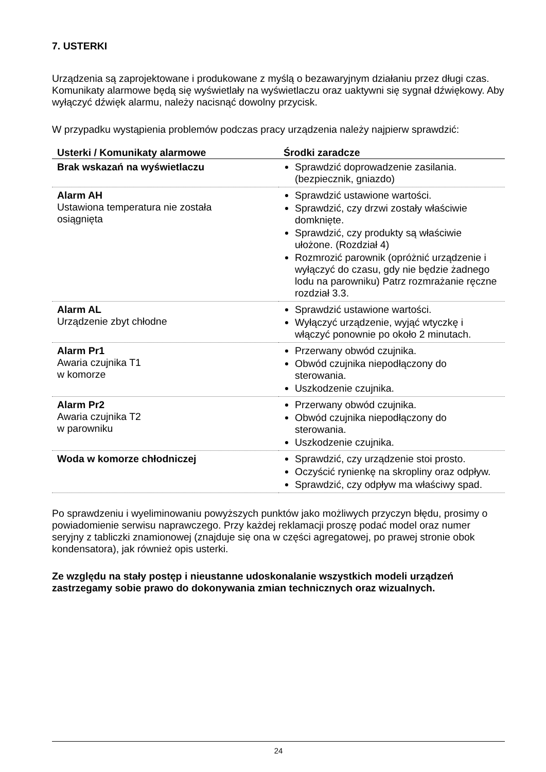7. USTERKI
Urządzenia są zaprojektowane i produkowane z myślą o bezawaryjnym działaniu przez długi czas. Komunikaty alarmowe będą się wyświetlały na wyświetlaczu oraz uaktywni się sygnał dźwiękowy. Aby wyłączyć dźwięk alarmu, należy nacisnąć dowolny przycisk.
W przypadku wystąpienia problemów podczas pracy urządzenia należy najpierw sprawdzić:
| Usterki / Komunikaty alarmowe | Środki zaradcze |
| --- | --- |
| Brak wskazań na wyświetlaczu | Sprawdzić doprowadzenie zasilania. (bezpiecznik, gniazdo) |
| Alarm AH Ustawiona temperatura nie została osiągnięta | Sprawdzić ustawione wartości. Sprawdzić, czy drzwi zostały właściwie domknięte. Sprawdzić, czy produkty są właściwie ułożone. (Rozdział 4) Rozmrozić parownik (opróżnić urządzenie i wyłączyć do czasu, gdy nie będzie żadnego lodu na parowniku) Patrz rozmrażanie ręczne rozdział 3.3. |
| Alarm AL Urządzenie zbyt chłodne | Sprawdzić ustawione wartości. Wyłączyć urządzenie, wyjąć wtyczkę i włączyć ponownie po około 2 minutach. |
| Alarm Pr1 Awaria czujnika T1 w komorze | Przerwany obwód czujnika. Obwód czujnika niepodłączony do sterowania. Uszkodzenie czujnika. |
| Alarm Pr2 Awaria czujnika T2 w parowniku | Przerwany obwód czujnika. Obwód czujnika niepodłączony do sterowania. Uszkodzenie czujnika. |
| Woda w komorze chłodniczej | Sprawdzić, czy urządzenie stoi prosto. Oczyścić rynienkę na skropliny oraz odpływ. Sprawdzić, czy odpływ ma właściwy spad. |
Po sprawdzeniu i wyeliminowaniu powyższych punktów jako możliwych przyczyn błędu, prosimy o powiadomienie serwisu naprawczego. Przy każdej reklamacji proszę podać model oraz numer seryjny z tabliczki znamionowej (znajduje się ona w części agregatowej, po prawej stronie obok kondensatora), jak również opis usterki.
Ze względu na stały postęp i nieustanne udoskonalanie wszystkich modeli urządzeń zastrzegamy sobie prawo do dokonywania zmian technicznych oraz wizualnych.
24